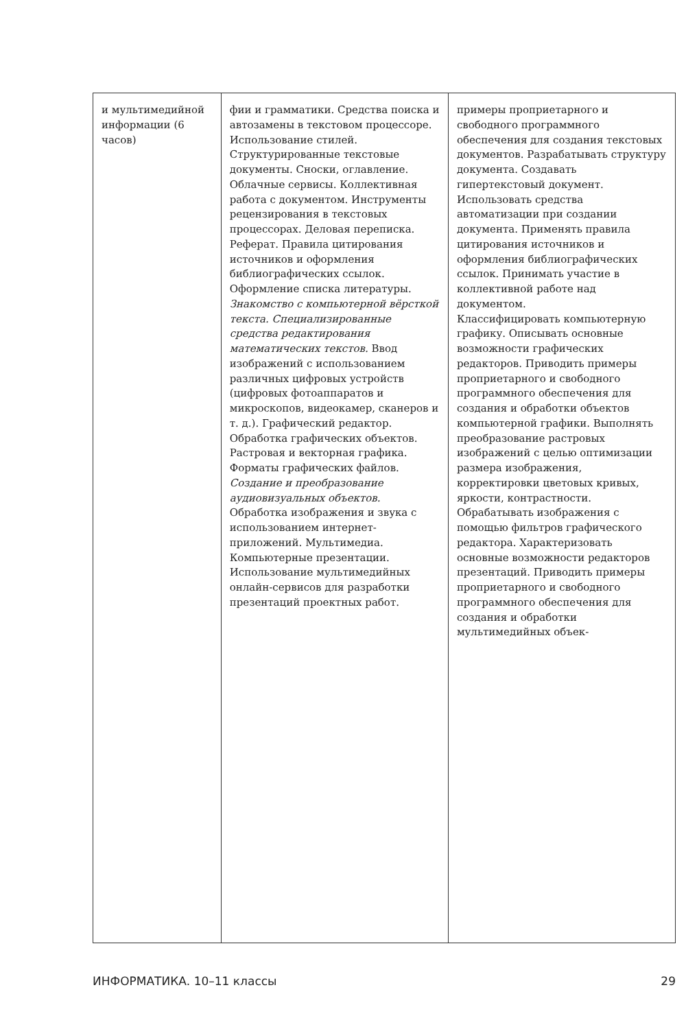| и мультимедийной информации (6 часов) | фии и грамматики. Средства поиска и автозамены в текстовом процессоре. Использование стилей. Структурированные текстовые документы. Сноски, оглавление. Облачные сервисы. Коллективная работа с документом. Инструменты рецензирования в текстовых процессорах. Деловая переписка. Реферат. Правила цитирования источников и оформления библиографических ссылок. Оформление списка литературы. Знакомство с компьютерной вёрсткой текста. Специализированные средства редактирования математических текстов. Ввод изображений с использованием различных цифровых устройств (цифровых фотоаппаратов и микроскопов, видеокамер, сканеров и т. д.). Графический редактор. Обработка графических объектов. Растровая и векторная графика. Форматы графических файлов. Создание и преобразование аудиовизуальных объектов. Обработка изображения и звука с использованием интернет-приложений. Мультимедиа. Компьютерные презентации. Использование мультимедийных онлайн-сервисов для разработки презентаций проектных работ. | примеры проприетарного и свободного программного обеспечения для создания текстовых документов. Разрабатывать структуру документа. Создавать гипертекстовый документ. Использовать средства автоматизации при создании документа. Применять правила цитирования источников и оформления библиографических ссылок. Принимать участие в коллективной работе над документом. Классифицировать компьютерную графику. Описывать основные возможности графических редакторов. Приводить примеры проприетарного и свободного программного обеспечения для создания и обработки объектов компьютерной графики. Выполнять преобразование растровых изображений с целью оптимизации размера изображения, корректировки цветовых кривых, яркости, контрастности. Обрабатывать изображения с помощью фильтров графического редактора. Характеризовать основные возможности редакторов презентаций. Приводить примеры проприетарного и свободного программного обеспечения для создания и обработки мультимедийных объек- |
ИНФОРМАТИКА. 10–11 классы 29